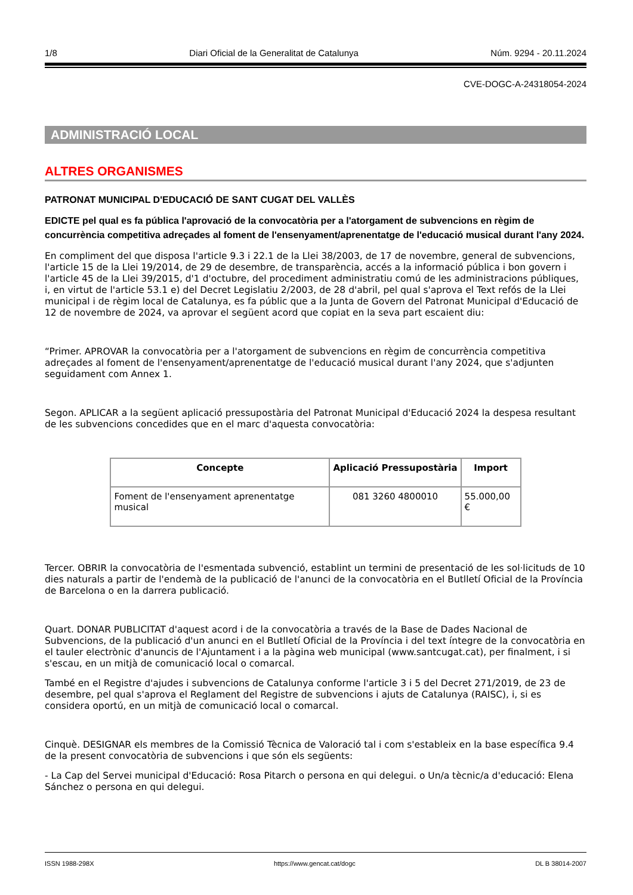1/8 Diari Oficial de la Generalitat de Catalunya Núm. 9294 - 20.11.2024
CVE-DOGC-A-24318054-2024
ADMINISTRACIÓ LOCAL
ALTRES ORGANISMES
PATRONAT MUNICIPAL D'EDUCACIÓ DE SANT CUGAT DEL VALLÈS
EDICTE pel qual es fa pública l'aprovació de la convocatòria per a l'atorgament de subvencions en règim de concurrència competitiva adreçades al foment de l'ensenyament/aprenentatge de l'educació musical durant l'any 2024.
En compliment del que disposa l'article 9.3 i 22.1 de la Llei 38/2003, de 17 de novembre, general de subvencions, l'article 15 de la Llei 19/2014, de 29 de desembre, de transparència, accés a la informació pública i bon govern i l'article 45 de la Llei 39/2015, d'1 d'octubre, del procediment administratiu comú de les administracions públiques, i, en virtut de l'article 53.1 e) del Decret Legislatiu 2/2003, de 28 d'abril, pel qual s'aprova el Text refós de la Llei municipal i de règim local de Catalunya, es fa públic que a la Junta de Govern del Patronat Municipal d'Educació de 12 de novembre de 2024, va aprovar el següent acord que copiat en la seva part escaient diu:
“Primer. APROVAR la convocatòria per a l'atorgament de subvencions en règim de concurrència competitiva adreçades al foment de l'ensenyament/aprenentatge de l'educació musical durant l'any 2024, que s'adjunten seguidament com Annex 1.
Segon. APLICAR a la següent aplicació pressupostària del Patronat Municipal d'Educació 2024 la despesa resultant de les subvencions concedides que en el marc d'aquesta convocatòria:
| Concepte | Aplicació Pressupostària | Import |
| --- | --- | --- |
| Foment de l'ensenyament aprenentatge musical | 081 3260 4800010 | 55.000,00 € |
Tercer. OBRIR la convocatòria de l'esmentada subvenció, establint un termini de presentació de les sol·licituds de 10 dies naturals a partir de l'endemà de la publicació de l'anunci de la convocatòria en el Butlletí Oficial de la Província de Barcelona o en la darrera publicació.
Quart. DONAR PUBLICITAT d'aquest acord i de la convocatòria a través de la Base de Dades Nacional de Subvencions, de la publicació d'un anunci en el Butlletí Oficial de la Província i del text íntegre de la convocatòria en el tauler electrònic d'anuncis de l'Ajuntament i a la pàgina web municipal (www.santcugat.cat), per finalment, i si s'escau, en un mitjà de comunicació local o comarcal.
També en el Registre d'ajudes i subvencions de Catalunya conforme l'article 3 i 5 del Decret 271/2019, de 23 de desembre, pel qual s'aprova el Reglament del Registre de subvencions i ajuts de Catalunya (RAISC), i, si es considera oportú, en un mitjà de comunicació local o comarcal.
Cinquè. DESIGNAR els membres de la Comissió Tècnica de Valoració tal i com s'estableix en la base específica 9.4 de la present convocatòria de subvencions i que són els següents:
- La Cap del Servei municipal d'Educació: Rosa Pitarch o persona en qui delegui. o Un/a tècnic/a d'educació: Elena Sánchez o persona en qui delegui.
ISSN 1988-298X https://www.gencat.cat/dogc DL B 38014-2007